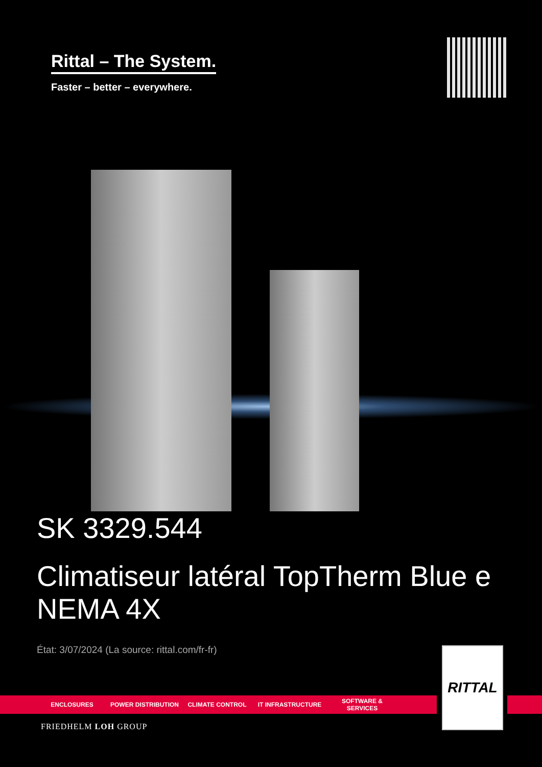Rittal – The System.
Faster – better – everywhere.
SK 3329.544
Climatiseur latéral TopTherm Blue e NEMA 4X
État: 3/07/2024 (La source: rittal.com/fr-fr)
ENCLOSURES POWER DISTRIBUTION CLIMATE CONTROL IT INFRASTRUCTURE SOFTWARE & SERVICES
RITTAL
FRIEDHELM LOH GROUP